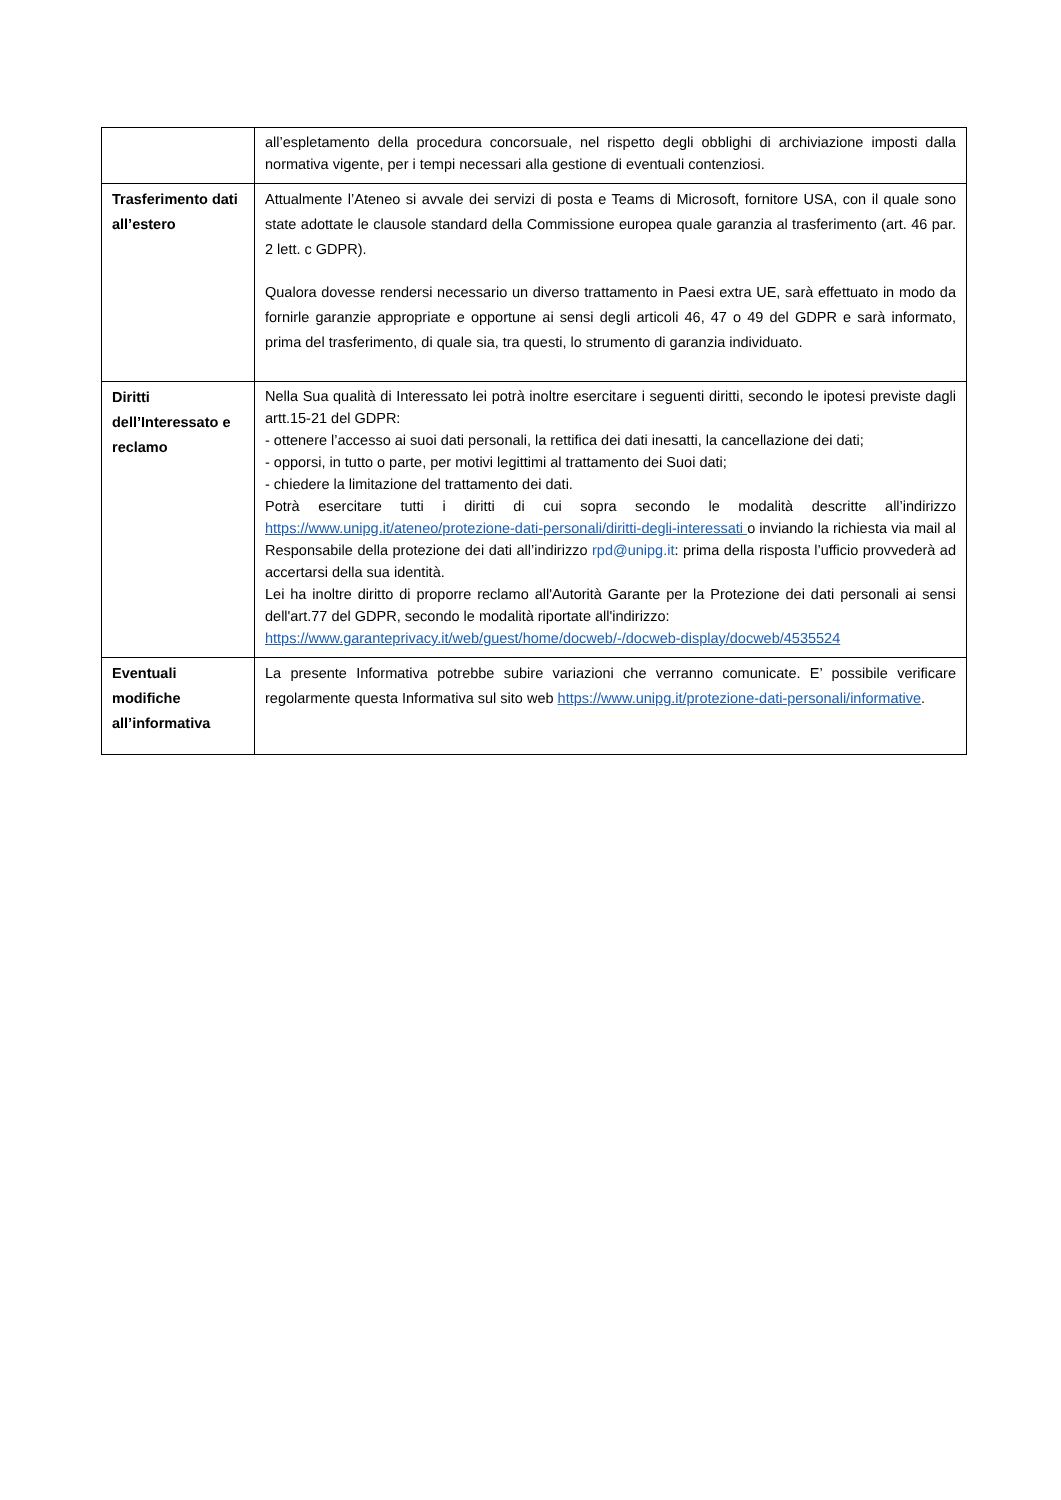| | all’espletamento della procedura concorsuale, nel rispetto degli obblighi di archiviazione imposti dalla normativa vigente, per i tempi necessari alla gestione di eventuali contenziosi. |
| Trasferimento dati all’estero | Attualmente l’Ateneo si avvale dei servizi di posta e Teams di Microsoft, fornitore USA, con il quale sono state adottate le clausole standard della Commissione europea quale garanzia al trasferimento (art. 46 par. 2 lett. c GDPR). Qualora dovesse rendersi necessario un diverso trattamento in Paesi extra UE, sarà effettuato in modo da fornirle garanzie appropriate e opportune ai sensi degli articoli 46, 47 o 49 del GDPR e sarà informato, prima del trasferimento, di quale sia, tra questi, lo strumento di garanzia individuato. |
| Diritti dell’Interessato e reclamo | Nella Sua qualità di Interessato lei potrà inoltre esercitare i seguenti diritti, secondo le ipotesi previste dagli artt.15-21 del GDPR: - ottenere l’accesso ai suoi dati personali, la rettifica dei dati inesatti, la cancellazione dei dati; - opporsi, in tutto o parte, per motivi legittimi al trattamento dei Suoi dati; - chiedere la limitazione del trattamento dei dati. Potrà esercitare tutti i diritti di cui sopra secondo le modalità descritte all’indirizzo https://www.unipg.it/ateneo/protezione-dati-personali/diritti-degli-interessati o inviando la richiesta via mail al Responsabile della protezione dei dati all’indirizzo rpd@unipg.it : prima della risposta l’ufficio provvederà ad accertarsi della sua identità. Lei ha inoltre diritto di proporre reclamo all'Autorità Garante per la Protezione dei dati personali ai sensi dell'art.77 del GDPR, secondo le modalità riportate all'indirizzo: https://www.garanteprivacy.it/web/guest/home/docweb/-/docweb-display/docweb/4535524 |
| Eventuali modifiche all’informativa | La presente Informativa potrebbe subire variazioni che verranno comunicate. E’ possibile verificare regolarmente questa Informativa sul sito web https://www.unipg.it/protezione-dati-personali/informative . |